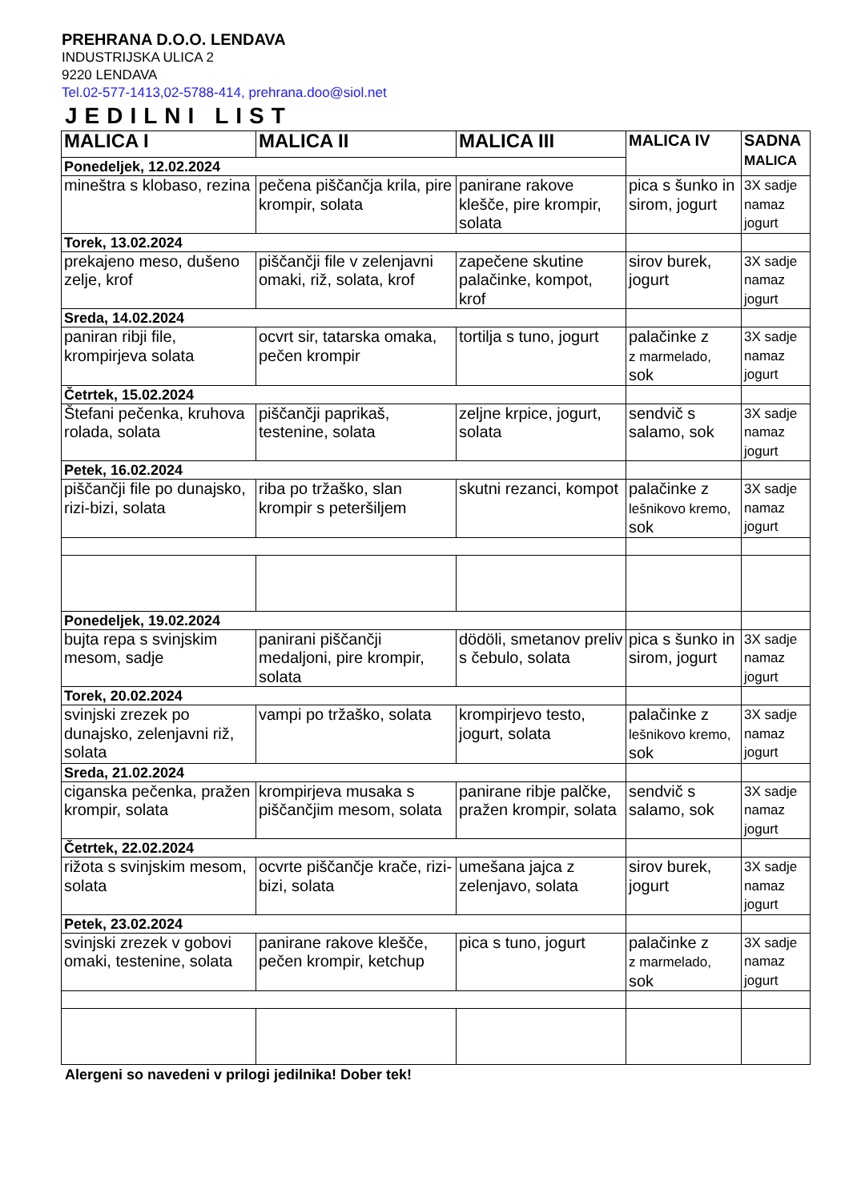PREHRANA D.O.O. LENDAVA
INDUSTRIJSKA ULICA 2
9220 LENDAVA
Tel.02-577-1413,02-5788-414, prehrana.doo@siol.net
JEDILNI LIST
| MALICA I | MALICA II | MALICA III | MALICA IV | SADNA MALICA |
| --- | --- | --- | --- | --- |
| Ponedeljek, 12.02.2024 | | | | |
| mineštra s klobaso, rezina | pečena piščančja krila, pire krompir, solata | panirane rakove klešče, pire krompir, solata | pica s šunko in sirom, jogurt | 3X sadje namaz jogurt |
| Torek, 13.02.2024 | | | | |
| prekajeno meso, dušeno zelje, krof | piščančji file v zelenjavni omaki, riž, solata, krof | zapečene skutine palačinke, kompot, krof | sirov burek, jogurt | 3X sadje namaz jogurt |
| Sreda, 14.02.2024 | | | | |
| paniran ribji file, krompirjeva solata | ocvrt sir, tatarska omaka, pečen krompir | tortilja s tuno, jogurt | palačinke z z marmelado, sok | 3X sadje namaz jogurt |
| Četrtek, 15.02.2024 | | | | |
| Štefani pečenka, kruhova rolada, solata | piščančji paprikaš, testenine, solata | zeljne krpice, jogurt, solata | sendvič s salamo, sok | 3X sadje namaz jogurt |
| Petek, 16.02.2024 | | | | |
| piščančji file po dunajsko, rizi-bizi, solata | riba po tržaško, slan krompir s peteršiljem | skutni rezanci, kompot | palačinke z lešnikovo kremo, sok | 3X sadje namaz jogurt |
| Ponedeljek, 19.02.2024 | | | | |
| bujta repa s svinjskim mesom, sadje | panirani piščančji medaljoni, pire krompir, solata | dödöli, smetanov preliv s čebulo, solata | pica s šunko in sirom, jogurt | 3X sadje namaz jogurt |
| Torek, 20.02.2024 | | | | |
| svinjski zrezek po dunajsko, zelenjavni riž, solata | vampi po tržaško, solata | krompirjevo testo, jogurt, solata | palačinke z lešnikovo kremo, sok | 3X sadje namaz jogurt |
| Sreda, 21.02.2024 | | | | |
| ciganska pečenka, pražen krompir, solata | krompirjeva musaka s piščančjim mesom, solata | panirane ribje palčke, pražen krompir, solata | sendvič s salamo, sok | 3X sadje namaz jogurt |
| Četrtek, 22.02.2024 | | | | |
| rižota s svinjskim mesom, solata | ocvrte piščančje krače, rizi-bizi, solata | umešana jajca z zelenjavo, solata | sirov burek, jogurt | 3X sadje namaz jogurt |
| Petek, 23.02.2024 | | | | |
| svinjski zrezek v gobovi omaki, testenine, solata | panirane rakove klešče, pečen krompir, ketchup | pica s tuno, jogurt | palačinke z z marmelado, sok | 3X sadje namaz jogurt |
Alergeni so navedeni v prilogi jedilnika! Dober tek!